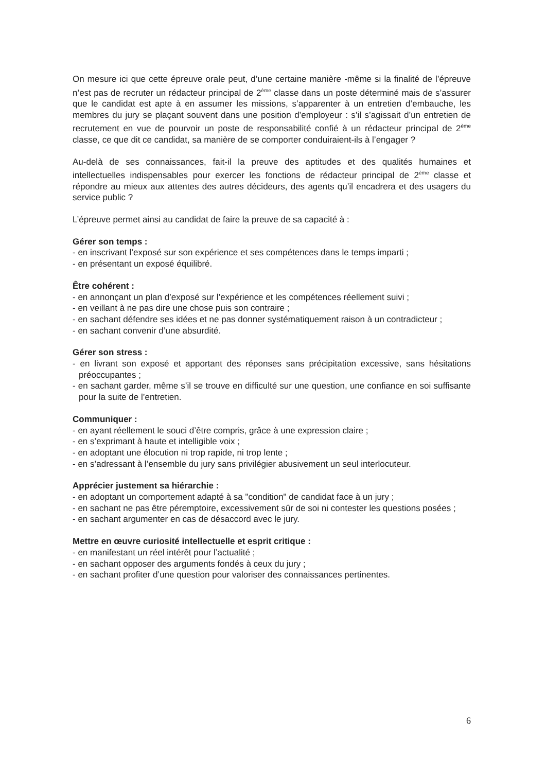On mesure ici que cette épreuve orale peut, d’une certaine manière -même si la finalité de l’épreuve n’est pas de recruter un rédacteur principal de 2<sup>ème</sup> classe dans un poste déterminé mais de s’assurer que le candidat est apte à en assumer les missions, s’apparenter à un entretien d’embauche, les membres du jury se plaçant souvent dans une position d’employeur : s’il s’agissait d’un entretien de recrutement en vue de pourvoir un poste de responsabilité confié à un rédacteur principal de 2<sup>ème</sup> classe, ce que dit ce candidat, sa manière de se comporter conduiraient-ils à l’engager ?
Au-delà de ses connaissances, fait-il la preuve des aptitudes et des qualités humaines et intellectuelles indispensables pour exercer les fonctions de rédacteur principal de 2<sup>ème</sup> classe et répondre au mieux aux attentes des autres décideurs, des agents qu’il encadrera et des usagers du service public ?
L’épreuve permet ainsi au candidat de faire la preuve de sa capacité à :
Gérer son temps :
- en inscrivant l’exposé sur son expérience et ses compétences dans le temps imparti ;
- en présentant un exposé équilibré.
Être cohérent :
- en annonçant un plan d’exposé sur l’expérience et les compétences réellement suivi ;
- en veillant à ne pas dire une chose puis son contraire ;
- en sachant défendre ses idées et ne pas donner systématiquement raison à un contradicteur ;
- en sachant convenir d’une absurdité.
Gérer son stress :
- en livrant son exposé et apportant des réponses sans précipitation excessive, sans hésitations préoccupantes ;
- en sachant garder, même s’il se trouve en difficulté sur une question, une confiance en soi suffisante pour la suite de l’entretien.
Communiquer :
- en ayant réellement le souci d’être compris, grâce à une expression claire ;
- en s’exprimant à haute et intelligible voix ;
- en adoptant une élocution ni trop rapide, ni trop lente ;
- en s’adressant à l’ensemble du jury sans privilégier abusivement un seul interlocuteur.
Apprécier justement sa hiérarchie :
- en adoptant un comportement adapté à sa "condition" de candidat face à un jury ;
- en sachant ne pas être péremptoire, excessivement sûr de soi ni contester les questions posées ;
- en sachant argumenter en cas de désaccord avec le jury.
Mettre en œuvre curiosité intellectuelle et esprit critique :
- en manifestant un réel intérêt pour l’actualité ;
- en sachant opposer des arguments fondés à ceux du jury ;
- en sachant profiter d’une question pour valoriser des connaissances pertinentes.
6